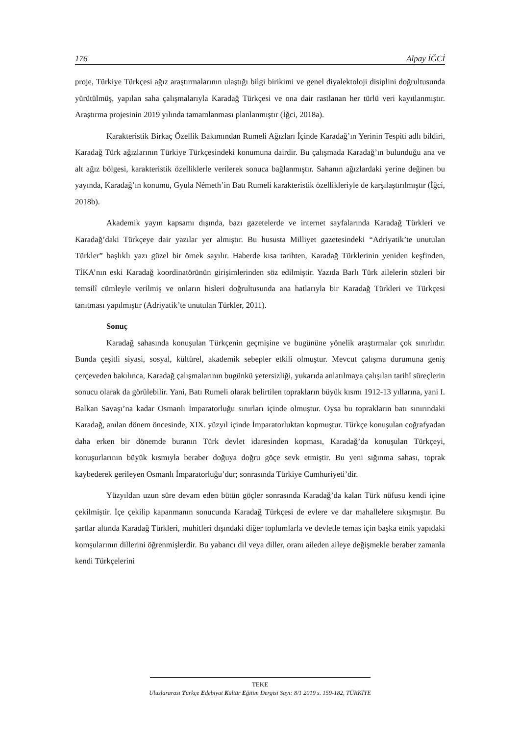176 Alpay İĞCİ
proje, Türkiye Türkçesi ağız araştırmalarının ulaştığı bilgi birikimi ve genel diyalektoloji disiplini doğrultusunda yürütülmüş, yapılan saha çalışmalarıyla Karadağ Türkçesi ve ona dair rastlanan her türlü veri kayıtlanmıştır. Araştırma projesinin 2019 yılında tamamlanması planlanmıştır (İğci, 2018a).
Karakteristik Birkaç Özellik Bakımından Rumeli Ağızları İçinde Karadağ’ın Yerinin Tespiti adlı bildiri, Karadağ Türk ağızlarının Türkiye Türkçesindeki konumuna dairdir. Bu çalışmada Karadağ’ın bulunduğu ana ve alt ağız bölgesi, karakteristik özelliklerle verilerek sonuca bağlanmıştır. Sahanın ağızlardaki yerine değinen bu yayında, Karadağ’ın konumu, Gyula Németh’in Batı Rumeli karakteristik özellikleriyle de karşılaştırılmıştır (İğci, 2018b).
Akademik yayın kapsamı dışında, bazı gazetelerde ve internet sayfalarında Karadağ Türkleri ve Karadağ’daki Türkçeye dair yazılar yer almıştır. Bu hususta Milliyet gazetesindeki “Adriyatik’te unutulan Türkler” başlıklı yazı güzel bir örnek sayılır. Haberde kısa tarihten, Karadağ Türklerinin yeniden keşfinden, TİKA’nın eski Karadağ koordinatörünün girişimlerinden söz edilmiştir. Yazıda Barlı Türk ailelerin sözleri bir temsilî cümleyle verilmiş ve onların hisleri doğrultusunda ana hatlarıyla bir Karadağ Türkleri ve Türkçesi tanıtması yapılmıştır (Adriyatik’te unutulan Türkler, 2011).
Sonuç
Karadağ sahasında konuşulan Türkçenin geçmişine ve bugününe yönelik araştırmalar çok sınırlıdır. Bunda çeşitli siyasi, sosyal, kültürel, akademik sebepler etkili olmuştur. Mevcut çalışma durumuna geniş çerçeveden bakılınca, Karadağ çalışmalarının bugünkü yetersizliği, yukarıda anlatılmaya çalışılan tarihî süreçlerin sonucu olarak da görülebilir. Yani, Batı Rumeli olarak belirtilen toprakların büyük kısmı 1912-13 yıllarına, yani I. Balkan Savaşı’na kadar Osmanlı İmparatorluğu sınırları içinde olmuştur. Oysa bu toprakların batı sınırındaki Karadağ, anılan dönem öncesinde, XIX. yüzyıl içinde İmparatorluktan kopmuştur. Türkçe konuşulan coğrafyadan daha erken bir dönemde buranın Türk devlet idaresinden kopması, Karadağ’da konuşulan Türkçeyi, konuşurlarının büyük kısmıyla beraber doğuya doğru göçe sevk etmiştir. Bu yeni sığınma sahası, toprak kaybederek gerileyen Osmanlı İmparatorluğu’dur; sonrasında Türkiye Cumhuriyeti’dir.
Yüzyıldan uzun süre devam eden bütün göçler sonrasında Karadağ’da kalan Türk nüfusu kendi içine çekilmiştir. İçe çekilip kapanmanın sonucunda Karadağ Türkçesi de evlere ve dar mahallelere sıkışmıştır. Bu şartlar altında Karadağ Türkleri, muhitleri dışındaki diğer toplumlarla ve devletle temas için başka etnik yapıdaki komşularının dillerini öğrenmişlerdir. Bu yabancı dil veya diller, oranı aileden aileye değişmekle beraber zamanla kendi Türkçelerini
TEKE
Uluslararası Türkçe Edebiyat Kültür Eğitim Dergisi Sayı: 8/1 2019 s. 159-182, TÜRKİYE